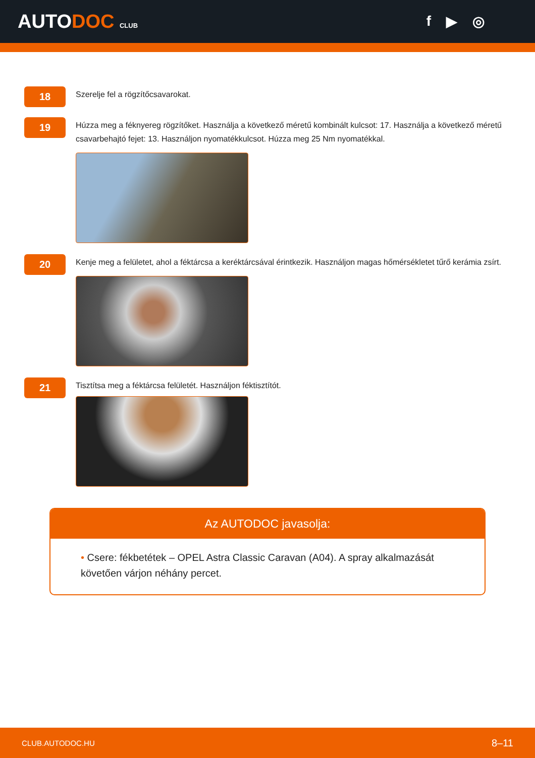AUTODOC CLUB
f ▶ ◎
18
Szerelje fel a rögzítőcsavarokat.
19
Húzza meg a féknyereg rögzítőket. Használja a következő méretű kombinált kulcsot: 17. Használja a következő méretű csavarbehajtó fejet: 13. Használjon nyomatékkulcsot. Húzza meg 25 Nm nyomatékkal.
20
Kenje meg a felületet, ahol a féktárcsa a keréktárcsával érintkezik. Használjon magas hőmérsékletet tűrő kerámia zsírt.
21
Tisztítsa meg a féktárcsa felületét. Használjon féktisztítót.
Az AUTODOC javasolja:
• Csere: fékbetétek – OPEL Astra Classic Caravan (A04). A spray alkalmazását követően várjon néhány percet.
CLUB.AUTODOC.HU 8–11